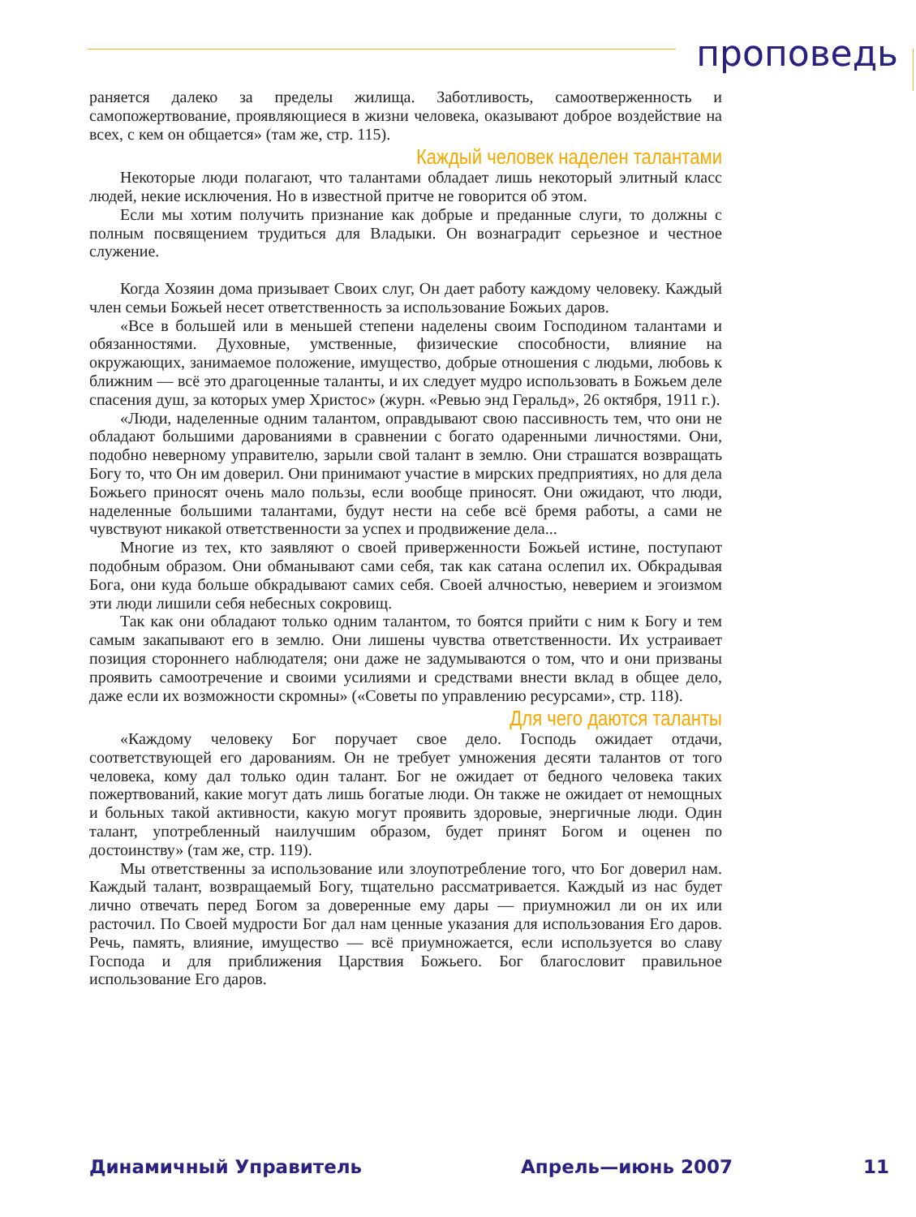проповедь
раняется далеко за пределы жилища. Заботливость, самоотверженность и самопожертвование, проявляющиеся в жизни человека, оказывают доброе воздействие на всех, с кем он общается» (там же, стр. 115).
Каждый человек наделен талантами
Некоторые люди полагают, что талантами обладает лишь некоторый элитный класс людей, некие исключения. Но в известной притче не говорится об этом.
Если мы хотим получить признание как добрые и преданные слуги, то должны с полным посвящением трудиться для Владыки. Он вознаградит серьезное и честное служение.
Когда Хозяин дома призывает Своих слуг, Он дает работу каждому человеку. Каждый член семьи Божьей несет ответственность за использование Божьих даров.
«Все в большей или в меньшей степени наделены своим Господином талантами и обязанностями. Духовные, умственные, физические способности, влияние на окружающих, занимаемое положение, имущество, добрые отношения с людьми, любовь к ближним — всё это драгоценные таланты, и их следует мудро использовать в Божьем деле спасения душ, за которых умер Христос» (журн. «Ревью энд Геральд», 26 октября, 1911 г.).
«Люди, наделенные одним талантом, оправдывают свою пассивность тем, что они не обладают большими дарованиями в сравнении с богато одаренными личностями. Они, подобно неверному управителю, зарыли свой талант в землю. Они страшатся возвращать Богу то, что Он им доверил. Они принимают участие в мирских предприятиях, но для дела Божьего приносят очень мало пользы, если вообще приносят. Они ожидают, что люди, наделенные большими талантами, будут нести на себе всё бремя работы, а сами не чувствуют никакой ответственности за успех и продвижение дела...
Многие из тех, кто заявляют о своей приверженности Божьей истине, поступают подобным образом. Они обманывают сами себя, так как сатана ослепил их. Обкрадывая Бога, они куда больше обкрадывают самих себя. Своей алчностью, неверием и эгоизмом эти люди лишили себя небесных сокровищ.
Так как они обладают только одним талантом, то боятся прийти с ним к Богу и тем самым закапывают его в землю. Они лишены чувства ответственности. Их устраивает позиция стороннего наблюдателя; они даже не задумываются о том, что и они призваны проявить самоотречение и своими усилиями и средствами внести вклад в общее дело, даже если их возможности скромны» («Советы по управлению ресурсами», стр. 118).
Для чего даются таланты
«Каждому человеку Бог поручает свое дело. Господь ожидает отдачи, соответствующей его дарованиям. Он не требует умножения десяти талантов от того человека, кому дал только один талант. Бог не ожидает от бедного человека таких пожертвований, какие могут дать лишь богатые люди. Он также не ожидает от немощных и больных такой активности, какую могут проявить здоровые, энергичные люди. Один талант, употребленный наилучшим образом, будет принят Богом и оценен по достоинству» (там же, стр. 119).
Мы ответственны за использование или злоупотребление того, что Бог доверил нам. Каждый талант, возвращаемый Богу, тщательно рассматривается. Каждый из нас будет лично отвечать перед Богом за доверенные ему дары — приумножил ли он их или расточил. По Своей мудрости Бог дал нам ценные указания для использования Его даров. Речь, память, влияние, имущество — всё приумножается, если используется во славу Господа и для приближения Царствия Божьего. Бог благословит правильное использование Его даров.
Динамичный Управитель Апрель—июнь 2007 11